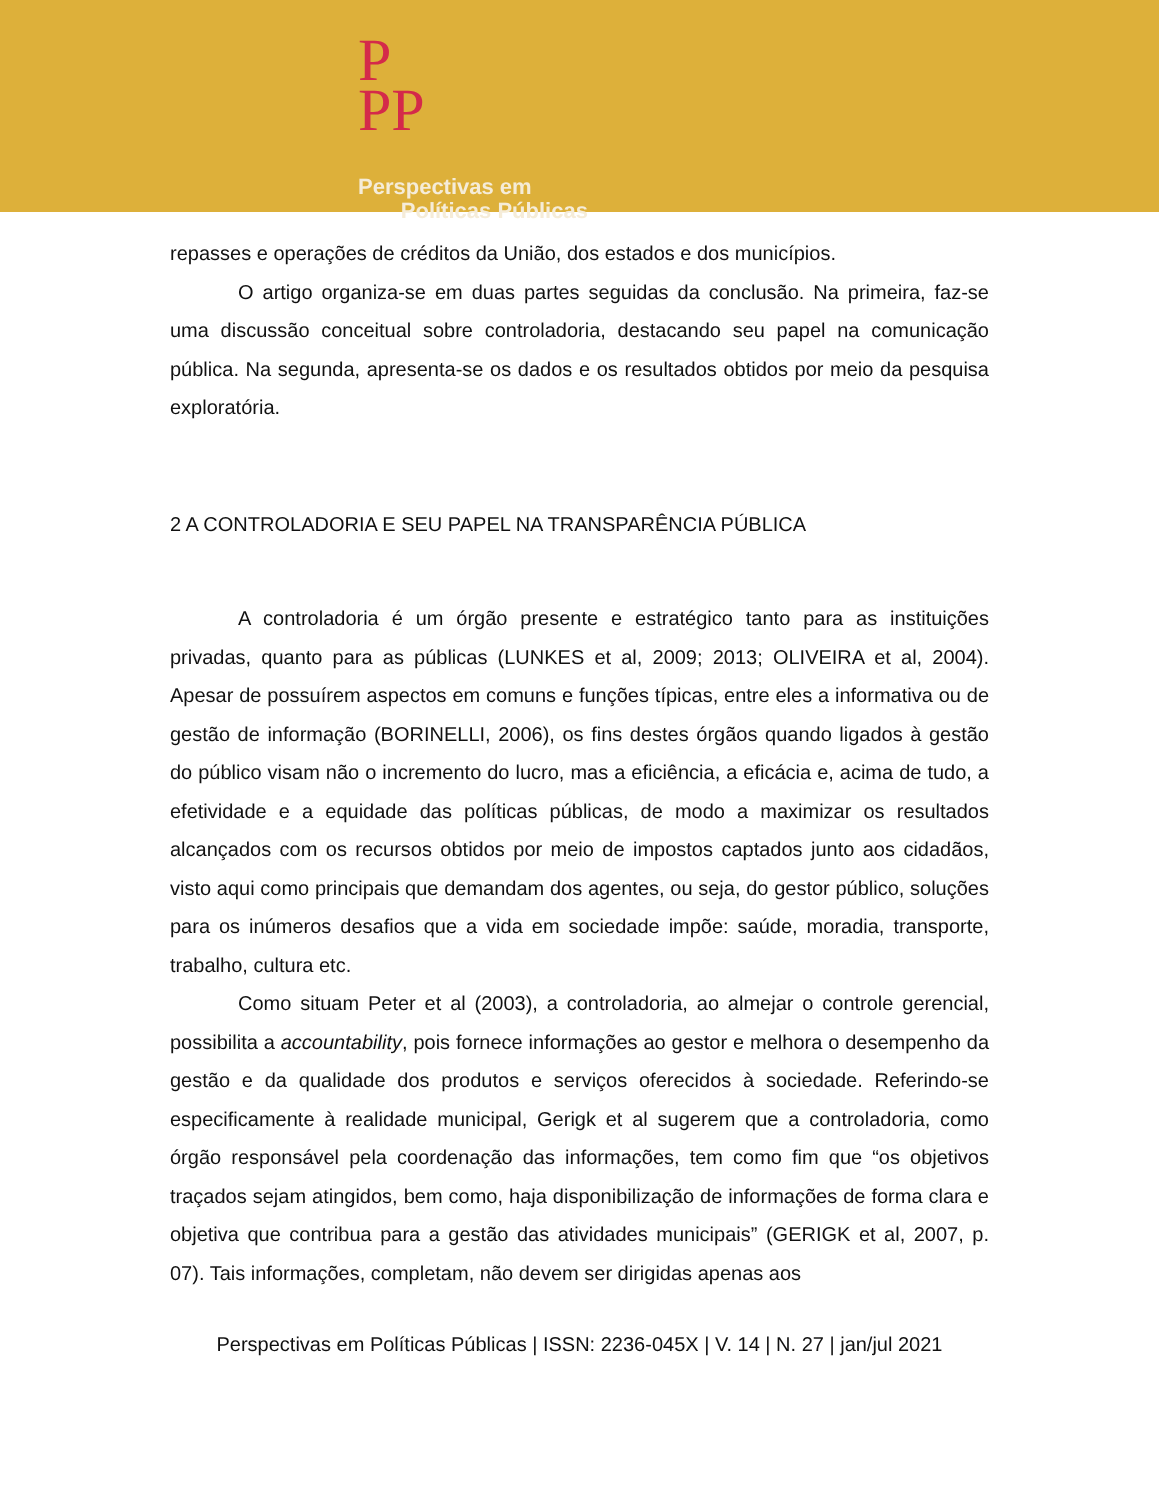P
PP
Perspectivas em
Políticas Públicas
repasses e operações de créditos da União, dos estados e dos municípios.
O artigo organiza-se em duas partes seguidas da conclusão. Na primeira, faz-se uma discussão conceitual sobre controladoria, destacando seu papel na comunicação pública. Na segunda, apresenta-se os dados e os resultados obtidos por meio da pesquisa exploratória.
2 A CONTROLADORIA E SEU PAPEL NA TRANSPARÊNCIA PÚBLICA
A controladoria é um órgão presente e estratégico tanto para as instituições privadas, quanto para as públicas (LUNKES et al, 2009; 2013; OLIVEIRA et al, 2004). Apesar de possuírem aspectos em comuns e funções típicas, entre eles a informativa ou de gestão de informação (BORINELLI, 2006), os fins destes órgãos quando ligados à gestão do público visam não o incremento do lucro, mas a eficiência, a eficácia e, acima de tudo, a efetividade e a equidade das políticas públicas, de modo a maximizar os resultados alcançados com os recursos obtidos por meio de impostos captados junto aos cidadãos, visto aqui como principais que demandam dos agentes, ou seja, do gestor público, soluções para os inúmeros desafios que a vida em sociedade impõe: saúde, moradia, transporte, trabalho, cultura etc.
Como situam Peter et al (2003), a controladoria, ao almejar o controle gerencial, possibilita a accountability, pois fornece informações ao gestor e melhora o desempenho da gestão e da qualidade dos produtos e serviços oferecidos à sociedade. Referindo-se especificamente à realidade municipal, Gerigk et al sugerem que a controladoria, como órgão responsável pela coordenação das informações, tem como fim que “os objetivos traçados sejam atingidos, bem como, haja disponibilização de informações de forma clara e objetiva que contribua para a gestão das atividades municipais” (GERIGK et al, 2007, p. 07). Tais informações, completam, não devem ser dirigidas apenas aos
Perspectivas em Políticas Públicas | ISSN: 2236-045X | V. 14 | N. 27 | jan/jul 2021